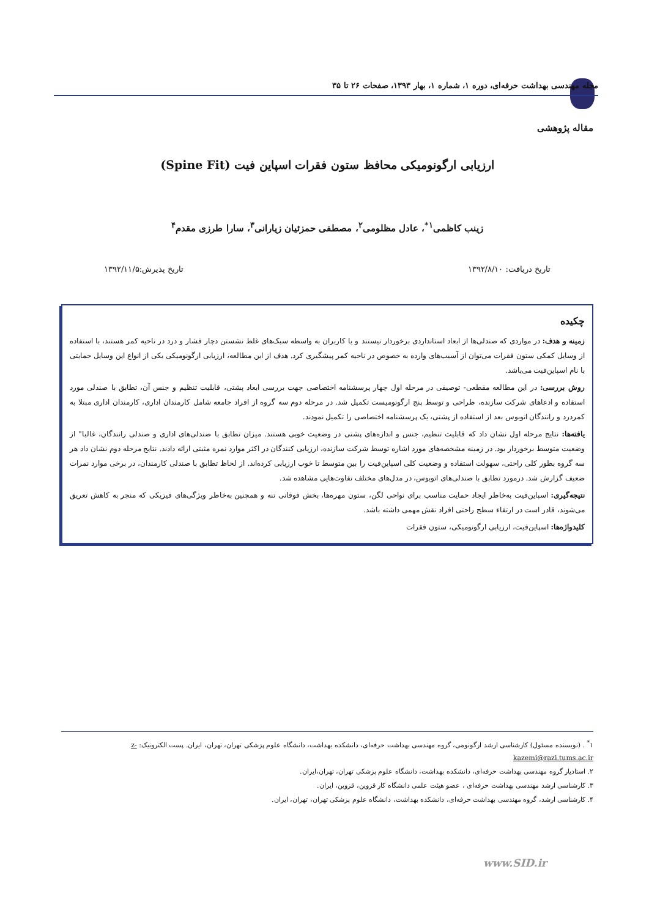مجله مهندسی بهداشت حرفه‌ای، دوره ۱، شماره ۱، بهار ۱۳۹۳، صفحات ۲۶ تا ۳۵
مقاله پژوهشی
ارزیابی ارگونومیکی محافظ ستون فقرات اسپاین فیت (Spine Fit)
زینب کاظمی<sup>۱*</sup>، عادل مظلومی<sup>۲</sup>، مصطفی حمزئیان زیارانی<sup>۳</sup>، سارا طرزی مقدم<sup>۴</sup>
تاریخ دریافت: ۱۳۹۲/۸/۱۰ تاریخ پذیرش:۱۳۹۲/۱۱/۵
چکیده
زمینه و هدف: در مواردی که صندلی‌ها از ابعاد استانداردی برخوردار نیستند و یا کاربران به واسطه سبک‌های غلط نشستن دچار فشار و درد در ناحیه کمر هستند، با استفاده از وسایل کمکی ستون فقرات می‌توان از آسیب‌های وارده به خصوص در ناحیه کمر پیشگیری کرد. هدف از این مطالعه، ارزیابی ارگونومیکی یکی از انواع این وسایل حمایتی با نام اسپاین‌فیت می‌باشد.
روش بررسی: در این مطالعه مقطعی- توصیفی در مرحله اول چهار پرسشنامه اختصاصی جهت بررسی ابعاد پشتی، قابلیت تنظیم و جنس آن، تطابق با صندلی مورد استفاده و ادعاهای شرکت سازنده، طراحی و توسط پنج ارگونومیست تکمیل شد. در مرحله دوم سه گروه از افراد جامعه شامل کارمندان اداری، کارمندان اداری مبتلا به کمردرد و رانندگان اتوبوس بعد از استفاده از پشتی، یک پرسشنامه اختصاصی را تکمیل نمودند.
یافته‌ها: نتایج مرحله اول نشان داد که قابلیت تنظیم، جنس و اندازه‌های پشتی در وضعیت خوبی هستند. میزان تطابق با صندلی‌های اداری و صندلی رانندگان، غالبا" از وضعیت متوسط برخوردار بود. در زمینه مشخصه‌های مورد اشاره توسط شرکت سازنده، ارزیابی کنندگان در اکثر موارد نمره مثبتی ارائه دادند. نتایج مرحله دوم نشان داد هر سه گروه بطور کلی راحتی، سهولت استفاده و وضعیت کلی اسپاین‌فیت را بین متوسط تا خوب ارزیابی کرده‌اند. از لحاظ تطابق با صندلی کارمندان، در برخی موارد نمرات ضعیف گزارش شد. درمورد تطابق با صندلی‌های اتوبوس، در مدل‌های مختلف تفاوت‌هایی مشاهده شد.
نتیجه‌گیری: اسپاین‌فیت به‌خاطر ایجاد حمایت مناسب برای نواحی لگن، ستون مهره‌ها، بخش فوقانی تنه و همچنین به‌خاطر ویژگی‌های فیزیکی که منجر به کاهش تعریق می‌شوند، قادر است در ارتقاء سطح راحتی افراد نقش مهمی داشته باشد.
کلیدواژه‌ها: اسپاین‌فیت، ارزیابی ارگونومیکی، ستون فقرات
۱<sup>*</sup> . (نویسنده مسئول) کارشناسی ارشد ارگونومی، گروه مهندسی بهداشت حرفه‌ای، دانشکده بهداشت، دانشگاه علوم پزشکی تهران، تهران، ایران. پست الکترونیک: z-kazemi@razi.tums.ac.ir
۲. استادیار گروه مهندسی بهداشت حرفه‌ای، دانشکده بهداشت، دانشگاه علوم پزشکی تهران، تهران،ایران.
۳. کارشناسی ارشد مهندسی بهداشت حرفه‌ای ، عضو هیئت علمی دانشگاه کار قزوین، قزوین، ایران.
۴. کارشناسی ارشد، گروه مهندسی بهداشت حرفه‌ای، دانشکده بهداشت، دانشگاه علوم پزشکی تهران، تهران، ایران.
www.SID.ir